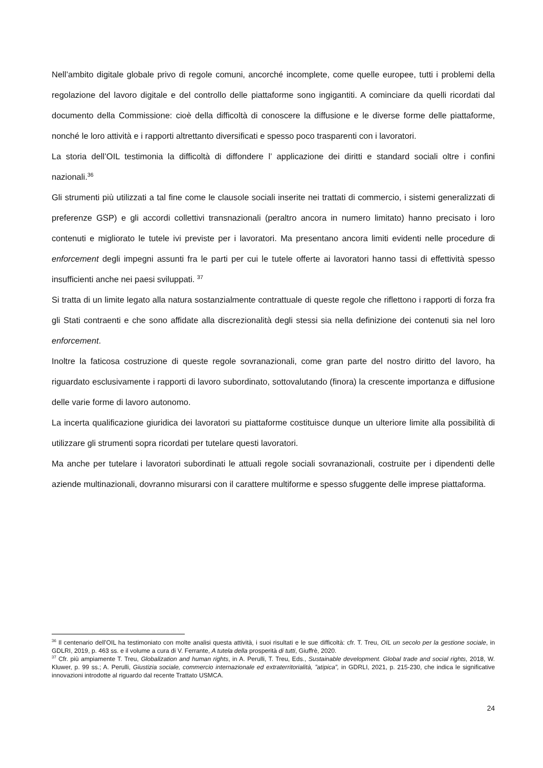Nell’ambito digitale globale privo di regole comuni, ancorché incomplete, come quelle europee, tutti i problemi della regolazione del lavoro digitale e del controllo delle piattaforme sono ingigantiti. A cominciare da quelli ricordati dal documento della Commissione: cioè della difficoltà di conoscere la diffusione e le diverse forme delle piattaforme, nonché le loro attività e i rapporti altrettanto diversificati e spesso poco trasparenti con i lavoratori.
La storia dell’OIL testimonia la difficoltà di diffondere l’ applicazione dei diritti e standard sociali oltre i confini nazionali.<sup>36</sup>
Gli strumenti più utilizzati a tal fine come le clausole sociali inserite nei trattati di commercio, i sistemi generalizzati di preferenze GSP) e gli accordi collettivi transnazionali (peraltro ancora in numero limitato) hanno precisato i loro contenuti e migliorato le tutele ivi previste per i lavoratori. Ma presentano ancora limiti evidenti nelle procedure di enforcement degli impegni assunti fra le parti per cui le tutele offerte ai lavoratori hanno tassi di effettività spesso insufficienti anche nei paesi sviluppati. <sup>37</sup>
Si tratta di un limite legato alla natura sostanzialmente contrattuale di queste regole che riflettono i rapporti di forza fra gli Stati contraenti e che sono affidate alla discrezionalità degli stessi sia nella definizione dei contenuti sia nel loro enforcement.
Inoltre la faticosa costruzione di queste regole sovranazionali, come gran parte del nostro diritto del lavoro, ha riguardato esclusivamente i rapporti di lavoro subordinato, sottovalutando (finora) la crescente importanza e diffusione delle varie forme di lavoro autonomo.
La incerta qualificazione giuridica dei lavoratori su piattaforme costituisce dunque un ulteriore limite alla possibilità di utilizzare gli strumenti sopra ricordati per tutelare questi lavoratori.
Ma anche per tutelare i lavoratori subordinati le attuali regole sociali sovranazionali, costruite per i dipendenti delle aziende multinazionali, dovranno misurarsi con il carattere multiforme e spesso sfuggente delle imprese piattaforma.
<sup>36</sup> Il centenario dell’OIL ha testimoniato con molte analisi questa attività, i suoi risultati e le sue difficoltà: cfr. T. Treu, OIL un secolo per la gestione sociale, in GDLRI, 2019, p. 463 ss. e il volume a cura di V. Ferrante, A tutela della prosperità di tutti, Giuffrè, 2020.
<sup>37</sup> Cfr. più ampiamente T. Treu, Globalization and human rights, in A. Perulli, T. Treu, Eds., Sustainable development. Global trade and social rights, 2018, W. Kluwer, p. 99 ss.; A. Perulli, Giustizia sociale, commercio internazionale ed extraterritorialità, ”atipica”, in GDRLI, 2021, p. 215-230, che indica le significative innovazioni introdotte al riguardo dal recente Trattato USMCA.
24